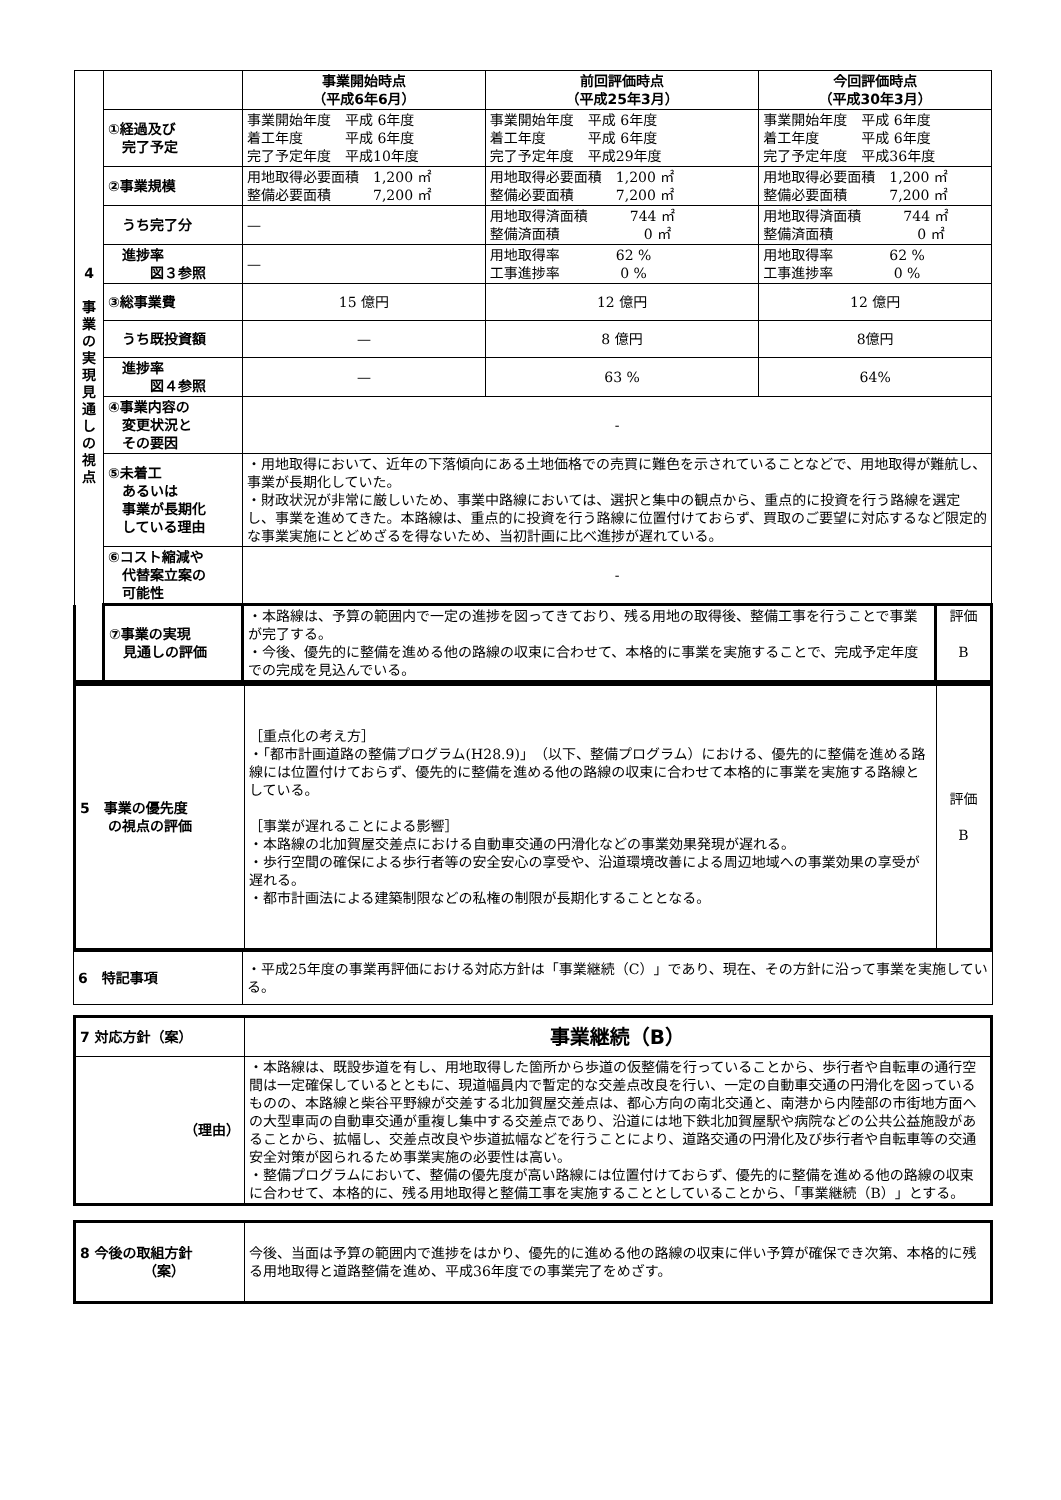| 4 事 業 の 実 現 見 通 し の 視 点 | | 事業開始時点 （平成6年6月） | 前回評価時点 （平成25年3月） | 今回評価時点 （平成30年3月） | |
| | ①経過及び 完了予定 | 事業開始年度 平成 6年度 着工年度 平成 6年度 完了予定年度 平成10年度 | 事業開始年度 平成 6年度 着工年度 平成 6年度 完了予定年度 平成29年度 | 事業開始年度 平成 6年度 着工年度 平成 6年度 完了予定年度 平成36年度 | |
| | ②事業規模 | 用地取得必要面積 1,200 ㎡ 整備必要面積 7,200 ㎡ | 用地取得必要面積 1,200 ㎡ 整備必要面積 7,200 ㎡ | 用地取得必要面積 1,200 ㎡ 整備必要面積 7,200 ㎡ | |
| | うち完了分 | — | 用地取得済面積 744 ㎡ 整備済面積 0 ㎡ | 用地取得済面積 744 ㎡ 整備済面積 0 ㎡ | |
| | 進捗率 図３参照 | — | 用地取得率 62 % 工事進捗率 0 % | 用地取得率 62 % 工事進捗率 0 % | |
| | ③総事業費 | 15 億円 | 12 億円 | 12 億円 | |
| | うち既投資額 | — | 8 億円 | 8億円 | |
| | 進捗率 図４参照 | — | 63 % | 64% | |
| | ④事業内容の 変更状況と その要因 | - | | | |
| | ⑤未着工 あるいは 事業が長期化 している理由 | ・用地取得において、近年の下落傾向にある土地価格での売買に難色を示されていることなどで、用地取得が難航し、事業が長期化していた。 ・財政状況が非常に厳しいため、事業中路線においては、選択と集中の観点から、重点的に投資を行う路線を選定し、事業を進めてきた。本路線は、重点的に投資を行う路線に位置付けておらず、買取のご要望に対応するなど限定的な事業実施にとどめざるを得ないため、当初計画に比べ進捗が遅れている。 | | | |
| | ⑥コスト縮減や 代替案立案の 可能性 | - | | | |
| | ⑦事業の実現 見通しの評価 | ・本路線は、予算の範囲内で一定の進捗を図ってきており、残る用地の取得後、整備工事を行うことで事業が完了する。 ・今後、優先的に整備を進める他の路線の収束に合わせて、本格的に事業を実施することで、完成予定年度での完成を見込んでいる。 | | | 評価 B |
| 5 事業の優先度 の視点の評価 | ［重点化の考え方］ ・「都市計画道路の整備プログラム(H28.9)」（以下、整備プログラム）における、優先的に整備を進める路線には位置付けておらず、優先的に整備を進める他の路線の収束に合わせて本格的に事業を実施する路線としている。 ［事業が遅れることによる影響］ ・本路線の北加賀屋交差点における自動車交通の円滑化などの事業効果発現が遅れる。 ・歩行空間の確保による歩行者等の安全安心の享受や、沿道環境改善による周辺地域への事業効果の享受が遅れる。 ・都市計画法による建築制限などの私権の制限が長期化することとなる。 | 評価 B |
| 6 特記事項 | ・平成25年度の事業再評価における対応方針は「事業継続（C）」であり、現在、その方針に沿って事業を実施している。 |
| 7 対応方針（案） | 事業継続（B） |
| （理由） | ・本路線は、既設歩道を有し、用地取得した箇所から歩道の仮整備を行っていることから、歩行者や自転車の通行空間は一定確保しているとともに、現道幅員内で暫定的な交差点改良を行い、一定の自動車交通の円滑化を図っているものの、本路線と柴谷平野線が交差する北加賀屋交差点は、都心方向の南北交通と、南港から内陸部の市街地方面への大型車両の自動車交通が重複し集中する交差点であり、沿道には地下鉄北加賀屋駅や病院などの公共公益施設があることから、拡幅し、交差点改良や歩道拡幅などを行うことにより、道路交通の円滑化及び歩行者や自転車等の交通安全対策が図られるため事業実施の必要性は高い。 ・整備プログラムにおいて、整備の優先度が高い路線には位置付けておらず、優先的に整備を進める他の路線の収束に合わせて、本格的に、残る用地取得と整備工事を実施することとしていることから、「事業継続（B）」とする。 |
| 8 今後の取組方針 （案） | 今後、当面は予算の範囲内で進捗をはかり、優先的に進める他の路線の収束に伴い予算が確保でき次第、本格的に残る用地取得と道路整備を進め、平成36年度での事業完了をめざす。 |